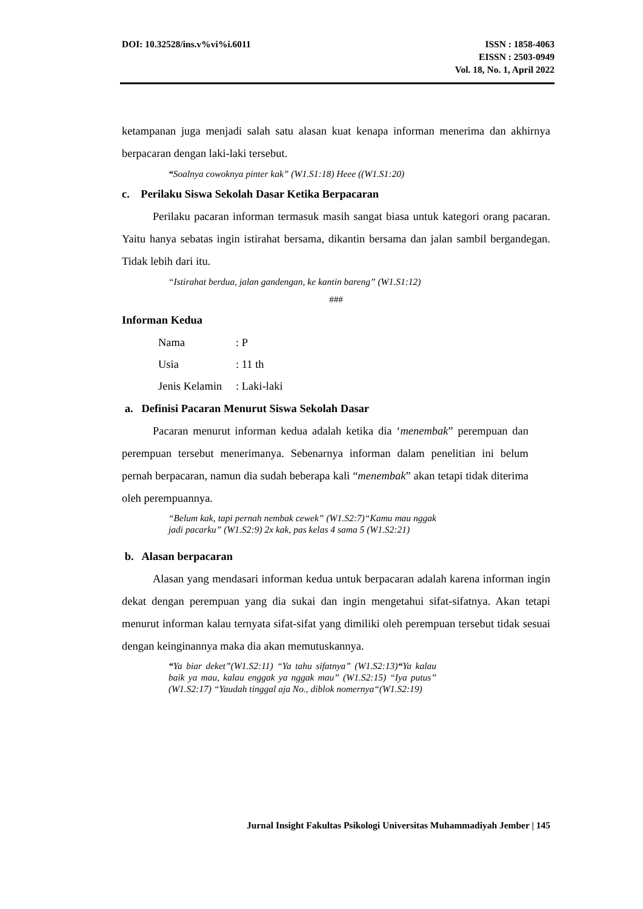DOI: 10.32528/ins.v%vi%i.6011 ISSN : 1858-4063
EISSN : 2503-0949
Vol. 18, No. 1, April 2022
ketampanan juga menjadi salah satu alasan kuat kenapa informan menerima dan akhirnya berpacaran dengan laki-laki tersebut.
“Soalnya cowoknya pinter kak” (W1.S1:18) Heee ((W1.S1:20)
c. Perilaku Siswa Sekolah Dasar Ketika Berpacaran
Perilaku pacaran informan termasuk masih sangat biasa untuk kategori orang pacaran. Yaitu hanya sebatas ingin istirahat bersama, dikantin bersama dan jalan sambil bergandegan. Tidak lebih dari itu.
“Istirahat berdua, jalan gandengan, ke kantin bareng” (W1.S1:12)
###
Informan Kedua
| Nama | : P |
| Usia | : 11 th |
| Jenis Kelamin | : Laki-laki |
a. Definisi Pacaran Menurut Siswa Sekolah Dasar
Pacaran menurut informan kedua adalah ketika dia ‘menembak” perempuan dan perempuan tersebut menerimanya. Sebenarnya informan dalam penelitian ini belum pernah berpacaran, namun dia sudah beberapa kali “menembak” akan tetapi tidak diterima oleh perempuannya.
“Belum kak, tapi pernah nembak cewek” (W1.S2:7)“Kamu mau nggak jadi pacarku” (W1.S2:9) 2x kak, pas kelas 4 sama 5 (W1.S2:21)
b. Alasan berpacaran
Alasan yang mendasari informan kedua untuk berpacaran adalah karena informan ingin dekat dengan perempuan yang dia sukai dan ingin mengetahui sifat-sifatnya. Akan tetapi menurut informan kalau ternyata sifat-sifat yang dimiliki oleh perempuan tersebut tidak sesuai dengan keinginannya maka dia akan memutuskannya.
“Ya biar deket”(W1.S2:11) “Ya tahu sifatnya” (W1.S2:13)“Ya kalau baik ya mau, kalau enggak ya nggak mau” (W1.S2:15) “Iya putus” (W1.S2:17) “Yaudah tinggal aja No., diblok nomernya“(W1.S2:19)
Jurnal Insight Fakultas Psikologi Universitas Muhammadiyah Jember | 145